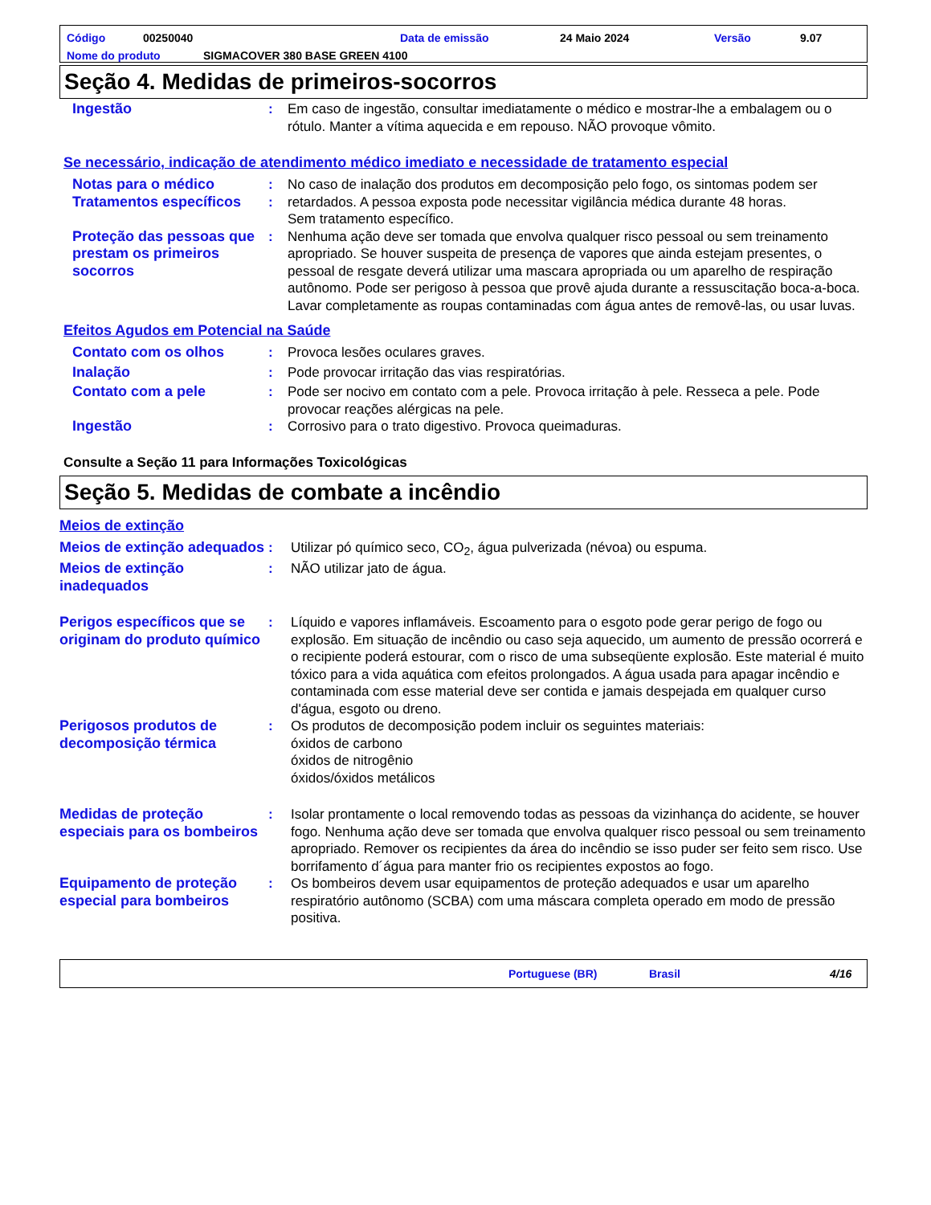Código 00250040 Data de emissão 24 Maio 2024 Versão 9.07
Nome do produto SIGMACOVER 380 BASE GREEN 4100
Seção 4. Medidas de primeiros-socorros
Ingestão : Em caso de ingestão, consultar imediatamente o médico e mostrar-lhe a embalagem ou o rótulo. Manter a vítima aquecida e em repouso. NÃO provoque vômito.
Se necessário, indicação de atendimento médico imediato e necessidade de tratamento especial
Notas para o médico
Tratamentos específicos
:
:
No caso de inalação dos produtos em decomposição pelo fogo, os sintomas podem ser retardados. A pessoa exposta pode necessitar vigilância médica durante 48 horas.
Sem tratamento específico.
Proteção das pessoas que prestam os primeiros socorros
: Nenhuma ação deve ser tomada que envolva qualquer risco pessoal ou sem treinamento apropriado. Se houver suspeita de presença de vapores que ainda estejam presentes, o pessoal de resgate deverá utilizar uma mascara apropriada ou um aparelho de respiração autônomo. Pode ser perigoso à pessoa que provê ajuda durante a ressuscitação boca-a-boca. Lavar completamente as roupas contaminadas com água antes de removê-las, ou usar luvas.
Efeitos Agudos em Potencial na Saúde
Contato com os olhos : Provoca lesões oculares graves.
Inalação : Pode provocar irritação das vias respiratórias.
Contato com a pele : Pode ser nocivo em contato com a pele. Provoca irritação à pele. Resseca a pele. Pode provocar reações alérgicas na pele.
Ingestão : Corrosivo para o trato digestivo. Provoca queimaduras.
Consulte a Seção 11 para Informações Toxicológicas
Seção 5. Medidas de combate a incêndio
Meios de extinção
Meios de extinção adequados
: Utilizar pó químico seco, CO<sub>2</sub>, água pulverizada (névoa) ou espuma.
Meios de extinção inadequados
: NÃO utilizar jato de água.
Perigos específicos que se originam do produto químico
: Líquido e vapores inflamáveis. Escoamento para o esgoto pode gerar perigo de fogo ou explosão. Em situação de incêndio ou caso seja aquecido, um aumento de pressão ocorrerá e o recipiente poderá estourar, com o risco de uma subseqüente explosão. Este material é muito tóxico para a vida aquática com efeitos prolongados. A água usada para apagar incêndio e contaminada com esse material deve ser contida e jamais despejada em qualquer curso d'água, esgoto ou dreno.
Perigosos produtos de decomposição térmica
: Os produtos de decomposição podem incluir os seguintes materiais:
óxidos de carbono
óxidos de nitrogênio
óxidos/óxidos metálicos
Medidas de proteção especiais para os bombeiros
: Isolar prontamente o local removendo todas as pessoas da vizinhança do acidente, se houver fogo. Nenhuma ação deve ser tomada que envolva qualquer risco pessoal ou sem treinamento apropriado. Remover os recipientes da área do incêndio se isso puder ser feito sem risco. Use borrifamento d´água para manter frio os recipientes expostos ao fogo.
Equipamento de proteção especial para bombeiros
: Os bombeiros devem usar equipamentos de proteção adequados e usar um aparelho respiratório autônomo (SCBA) com uma máscara completa operado em modo de pressão positiva.
Portuguese (BR) Brasil 4/16